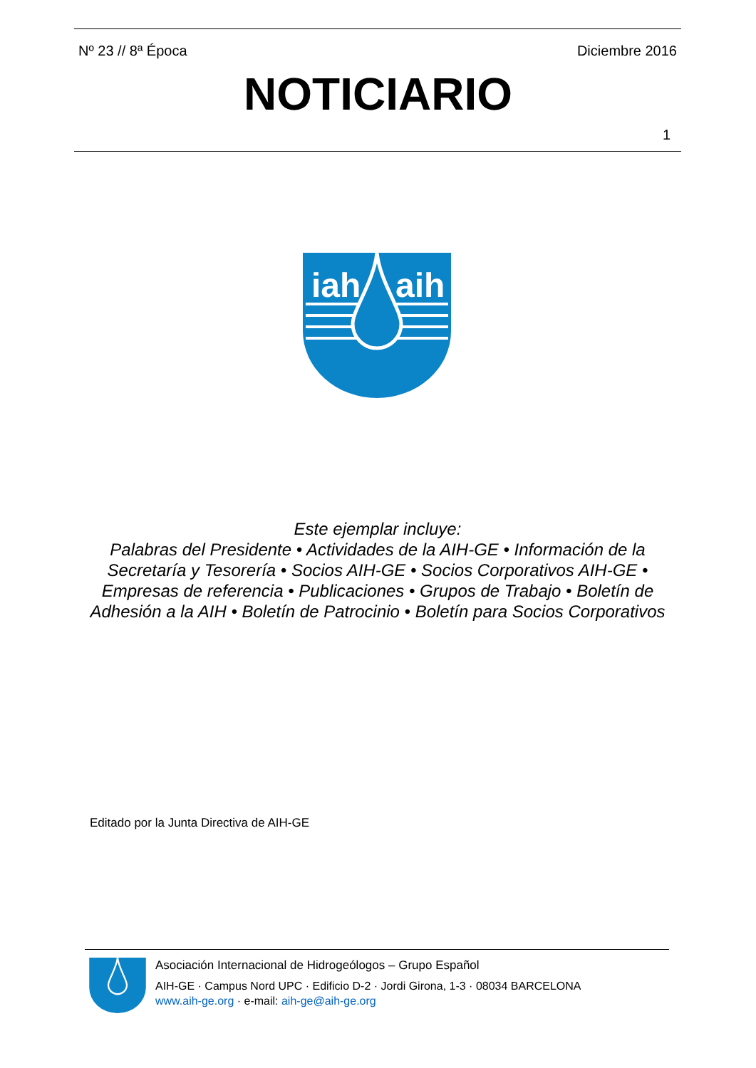Nº 23 // 8ª Época Diciembre 2016
NOTICIARIO
1
iah
aih
Este ejemplar incluye:
Palabras del Presidente • Actividades de la AIH-GE • Información de la Secretaría y Tesorería • Socios AIH-GE • Socios Corporativos AIH-GE • Empresas de referencia • Publicaciones • Grupos de Trabajo • Boletín de Adhesión a la AIH • Boletín de Patrocinio • Boletín para Socios Corporativos
Editado por la Junta Directiva de AIH-GE
Asociación Internacional de Hidrogeólogos – Grupo Español
AIH-GE · Campus Nord UPC · Edificio D-2 · Jordi Girona, 1-3 · 08034 BARCELONA
www.aih-ge.org · e-mail: aih-ge@aih-ge.org